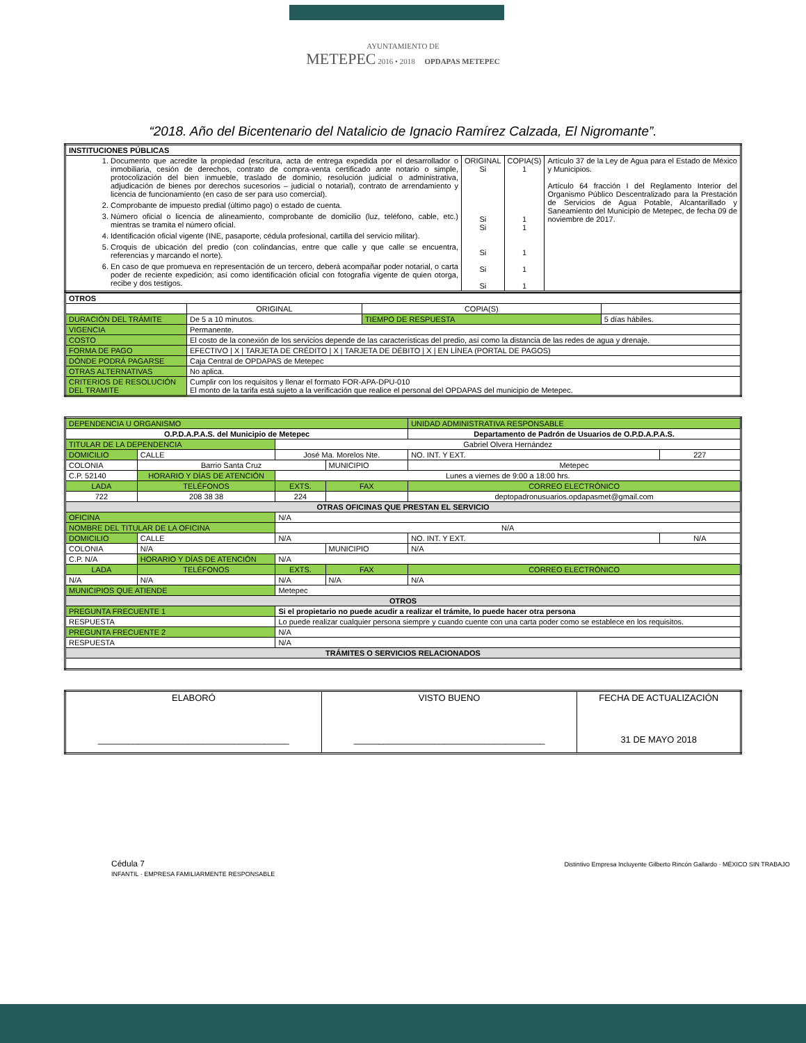AYUNTAMIENTO DE
METEPEC 2016 • 2018 OPDAPAS METEPEC
“2018. Año del Bicentenario del Natalicio de Ignacio Ramírez Calzada, El Nigromante”.
| INSTITUCIONES PÚBLICAS | | | |
| 1. Documento que acredite la propiedad (escritura, acta de entrega expedida por el desarrollador o inmobiliaria, cesión de derechos, contrato de compra-venta certificado ante notario o simple, protocolización del bien inmueble, traslado de dominio, resolución judicial o administrativa, adjudicación de bienes por derechos sucesorios – judicial o notarial), contrato de arrendamiento y licencia de funcionamiento (en caso de ser para uso comercial). 2. Comprobante de impuesto predial (último pago) o estado de cuenta. 3. Número oficial o licencia de alineamiento, comprobante de domicilio (luz, teléfono, cable, etc.) mientras se tramita el número oficial. 4. Identificación oficial vigente (INE, pasaporte, cédula profesional, cartilla del servicio militar). 5. Croquis de ubicación del predio (con colindancias, entre que calle y que calle se encuentra, referencias y marcando el norte). 6. En caso de que promueva en representación de un tercero, deberá acompañar poder notarial, o carta poder de reciente expedición; así como identificación oficial con fotografía vigente de quien otorga, recibe y dos testigos. | ORIGINAL Si Si Si Si Si Si | COPIA(S) 1 1 1 1 1 1 | Artículo 37 de la Ley de Agua para el Estado de México y Municipios. Artículo 64 fracción I del Reglamento Interior del Organismo Público Descentralizado para la Prestación de Servicios de Agua Potable, Alcantarillado y Saneamiento del Municipio de Metepec, de fecha 09 de noviembre de 2017. |
| OTROS | | | | | |
| | | ORIGINAL | COPIA(S) | | |
| DURACIÓN DEL TRÁMITE | De 5 a 10 minutos. | | TIEMPO DE RESPUESTA | | 5 días hábiles. |
| VIGENCIA | Permanente. | | | | |
| COSTO | El costo de la conexión de los servicios depende de las características del predio, así como la distancia de las redes de agua y drenaje. | | | | |
| FORMA DE PAGO | EFECTIVO / X / TARJETA DE CRÉDITO / X / TARJETA DE DÉBITO / X / EN LÍNEA (PORTAL DE PAGOS) | | | | |
| DÓNDE PODRÁ PAGARSE | Caja Central de OPDAPAS de Metepec | | | | |
| OTRAS ALTERNATIVAS | No aplica. | | | | |
| CRITERIOS DE RESOLUCIÓN DEL TRAMITE | Cumplir con los requisitos y llenar el formato FOR-APA-DPU-010 El monto de la tarifa está sujeto a la verificación que realice el personal del OPDAPAS del municipio de Metepec. | | | | |
| DEPENDENCIA U ORGANISMO | | | | | UNIDAD ADMINISTRATIVA RESPONSABLE | |
| O.P.D.A.P.A.S. del Municipio de Metepec | | | | | Departamento de Padrón de Usuarios de O.P.D.A.P.A.S. | |
| TITULAR DE LA DEPENDENCIA | | | Gabriel Olvera Hernández | | | |
| DOMICILIO | CALLE | José Ma. Morelos Nte. | | | NO. INT. Y EXT. | 227 |
| COLONIA | Barrio Santa Cruz | | | MUNICIPIO | Metepec | |
| C.P. 52140 | HORARIO Y DÍAS DE ATENCIÓN | | Lunes a viernes de 9:00 a 18:00 hrs. | | | |
| LADA | TELÉFONOS | | EXTS. | FAX | CORREO ELECTRÓNICO | |
| 722 | 208 38 38 | | 224 | | deptopadronusuarios.opdapasmet@gmail.com | |
| OTRAS OFICINAS QUE PRESTAN EL SERVICIO | | | | | | |
| OFICINA | | N/A | | | | |
| NOMBRE DEL TITULAR DE LA OFICINA | | | N/A | | | |
| DOMICILIO | CALLE | N/A | | | NO. INT. Y EXT. | N/A |
| COLONIA | N/A | | | MUNICIPIO | N/A | |
| C.P. N/A | HORARIO Y DÍAS DE ATENCIÓN | | N/A | | | |
| LADA | TELÉFONOS | | EXTS. | FAX | CORREO ELECTRÓNICO | |
| N/A | N/A | | N/A | N/A | N/A | |
| MUNICIPIOS QUE ATIENDE | | Metepec | | | | |
| OTROS | | | | | | |
| PREGUNTA FRECUENTE 1 | | Si el propietario no puede acudir a realizar el trámite, lo puede hacer otra persona | | | | |
| RESPUESTA | | Lo puede realizar cualquier persona siempre y cuando cuente con una carta poder como se establece en los requisitos. | | | | |
| PREGUNTA FRECUENTE 2 | | N/A | | | | |
| RESPUESTA | | N/A | | | | |
| TRÁMITES O SERVICIOS RELACIONADOS | | | | | | |
| ELABORÓ ______________________________________ | VISTO BUENO ______________________________________ | FECHA DE ACTUALIZACIÓN 31 DE MAYO 2018 |
Cédula 7 Distintivo Empresa Incluyente Gilberto Rincón Gallardo · MÉXICO SIN TRABAJO INFANTIL · EMPRESA FAMILIARMENTE RESPONSABLE